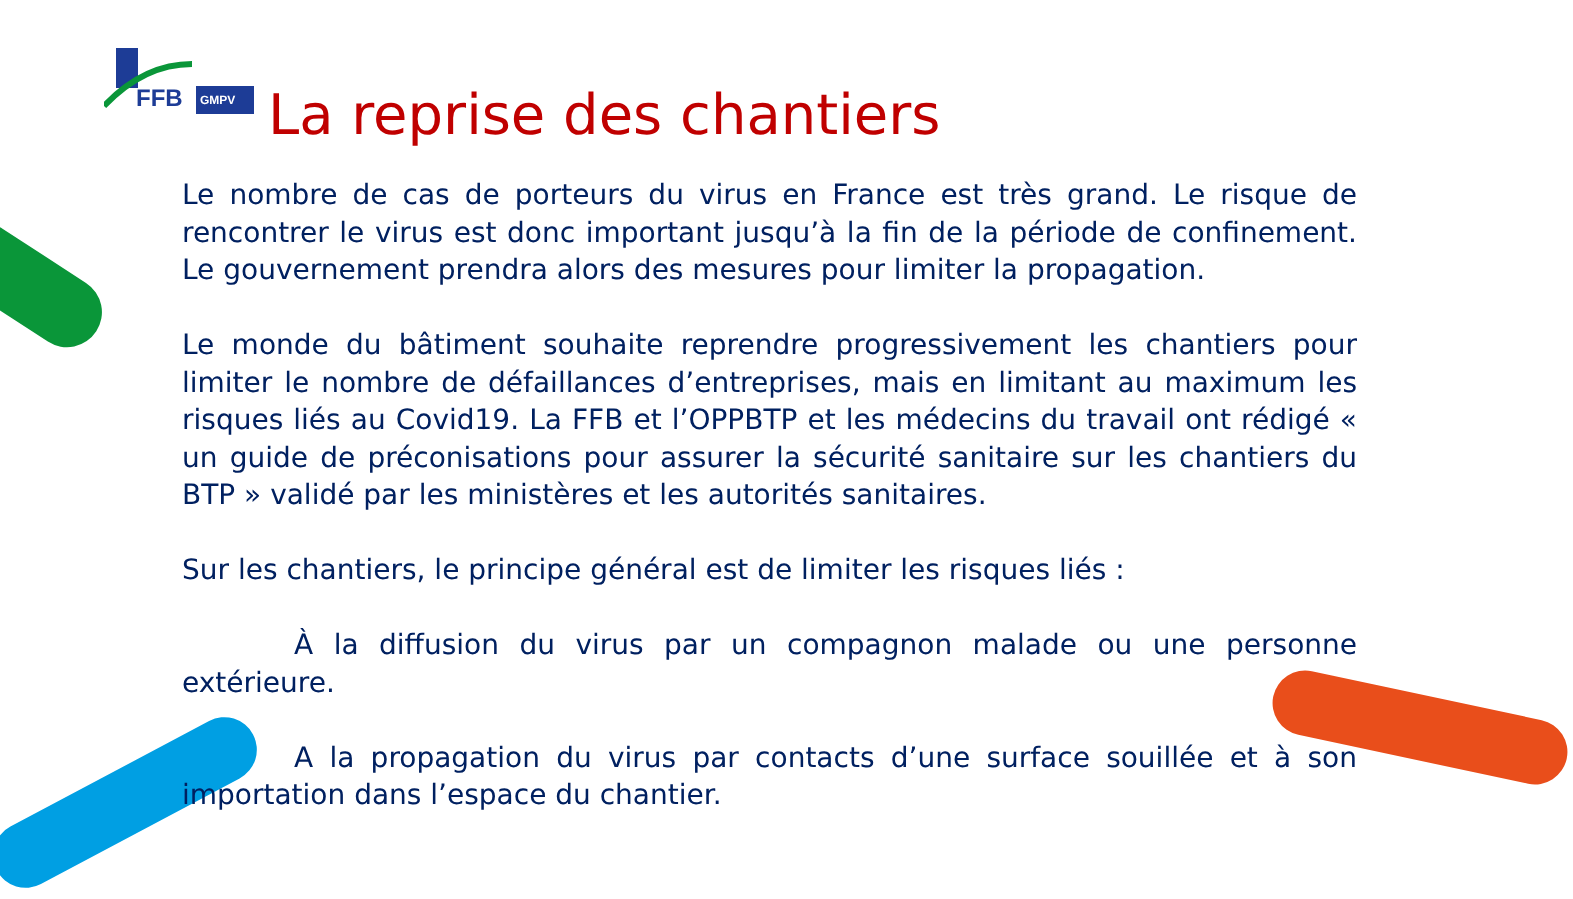FFB
GMPV
La reprise des chantiers
Le nombre de cas de porteurs du virus en France est très grand. Le risque de rencontrer le virus est donc important jusqu’à la fin de la période de confinement. Le gouvernement prendra alors des mesures pour limiter la propagation.
Le monde du bâtiment souhaite reprendre progressivement les chantiers pour limiter le nombre de défaillances d’entreprises, mais en limitant au maximum les risques liés au Covid19. La FFB et l’OPPBTP et les médecins du travail ont rédigé « un guide de préconisations pour assurer la sécurité sanitaire sur les chantiers du BTP » validé par les ministères et les autorités sanitaires.
Sur les chantiers, le principe général est de limiter les risques liés :
À la diffusion du virus par un compagnon malade ou une personne extérieure.
A la propagation du virus par contacts d’une surface souillée et à son importation dans l’espace du chantier.